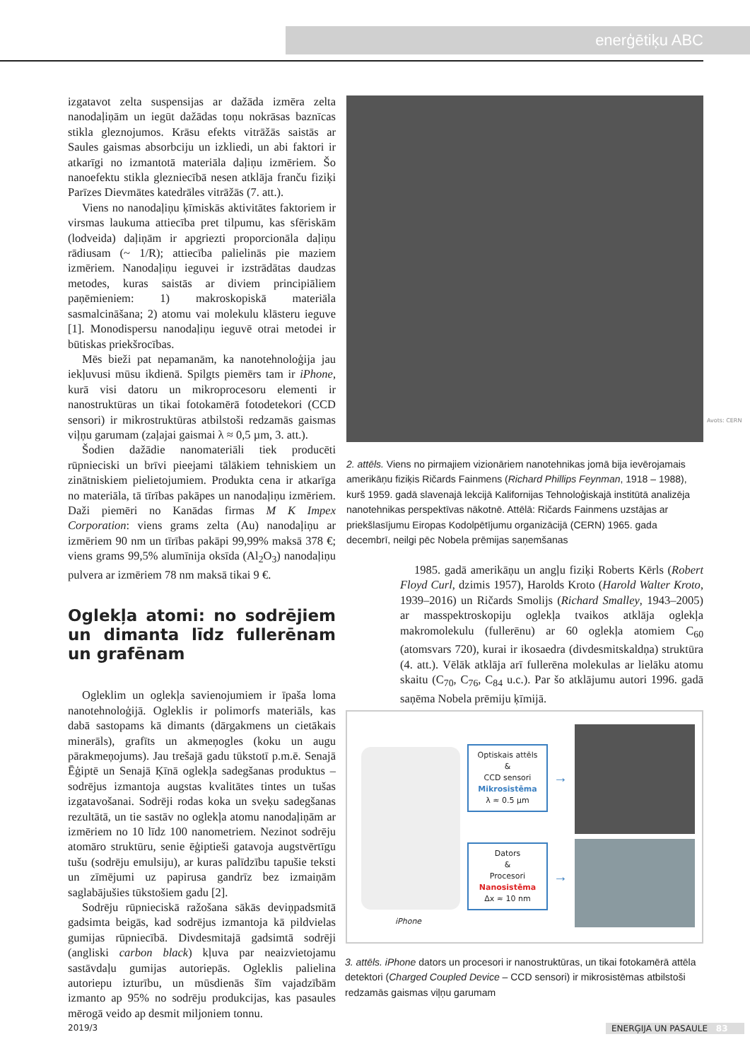enerģētiķu ABC
izgatavot zelta suspensijas ar dažāda izmēra zelta nanodaļiņām un iegūt dažādas toņu nokrāsas baznīcas stikla gleznojumos. Krāsu efekts vitrāžās saistās ar Saules gaismas absorbciju un izkliedi, un abi faktori ir atkarīgi no izmantotā materiāla daļiņu izmēriem. Šo nanoefektu stikla glezniecībā nesen atklāja franču fiziķi Parīzes Dievmātes katedrāles vitrāžās (7. att.).
Viens no nanodaļiņu ķīmiskās aktivitātes faktoriem ir virsmas laukuma attiecība pret tilpumu, kas sfēriskām (lodveida) daļiņām ir apgriezti proporcionāla daļiņu rādiusam (~ 1/R); attiecība palielinās pie maziem izmēriem. Nanodaļiņu ieguvei ir izstrādātas daudzas metodes, kuras saistās ar diviem principiāliem paņēmieniem: 1) makroskopiskā materiāla sasmalcināšana; 2) atomu vai molekulu klāsteru ieguve [1]. Monodispersu nanodaļiņu ieguvē otrai metodei ir būtiskas priekšrocības.
Mēs bieži pat nepamanām, ka nanotehnoloģija jau iekļuvusi mūsu ikdienā. Spilgts piemērs tam ir iPhone, kurā visi datoru un mikroprocesoru elementi ir nanostruktūras un tikai fotokamērā fotodetekori (CCD sensori) ir mikrostruktūras atbilstoši redzamās gaismas viļņu garumam (zaļajai gaismai λ ≈ 0,5 µm, 3. att.).
Šodien dažādie nanomateriāli tiek producēti rūpnieciski un brīvi pieejami tālākiem tehniskiem un zinātniskiem pielietojumiem. Produkta cena ir atkarīga no materiāla, tā tīrības pakāpes un nanodaļiņu izmēriem. Daži piemēri no Kanādas firmas M K Impex Corporation: viens grams zelta (Au) nanodaļiņu ar izmēriem 90 nm un tīrības pakāpi 99,99% maksā 378 €; viens grams 99,5% alumīnija oksīda (Al<sub>2</sub>O<sub>3</sub>) nanodaļiņu pulvera ar izmēriem 78 nm maksā tikai 9 €.
Oglekļa atomi: no sodrējiem un dimanta līdz fullerēnam un grafēnam
Ogleklim un oglekļa savienojumiem ir īpaša loma nanotehnoloģijā. Ogleklis ir polimorfs materiāls, kas dabā sastopams kā dimants (dārgakmens un cietākais minerāls), grafīts un akmeņogles (koku un augu pārakmeņojums). Jau trešajā gadu tūkstotī p.m.ē. Senajā Ēģiptē un Senajā Ķīnā oglekļa sadegšanas produktus – sodrējus izmantoja augstas kvalitātes tintes un tušas izgatavošanai. Sodrēji rodas koka un sveķu sadegšanas rezultātā, un tie sastāv no oglekļa atomu nanodaļiņām ar izmēriem no 10 līdz 100 nanometriem. Nezinot sodrēju atomāro struktūru, senie ēģiptieši gatavoja augstvērtīgu tušu (sodrēju emulsiju), ar kuras palīdzību tapušie teksti un zīmējumi uz papirusa gandrīz bez izmaiņām saglabājušies tūkstošiem gadu [2].
Sodrēju rūpnieciskā ražošana sākās deviņpadsmitā gadsimta beigās, kad sodrējus izmantoja kā pildvielas gumijas rūpniecībā. Divdesmitajā gadsimtā sodrēji (angliski carbon black) kļuva par neaizvietojamu sastāvdaļu gumijas autoriepās. Ogleklis palielina autoriepu izturību, un mūsdienās šīm vajadzībām izmanto ap 95% no sodrēju produkcijas, kas pasaules mērogā veido ap desmit miljoniem tonnu.
Avots: CERN
2. attēls. Viens no pirmajiem vizionāriem nanotehnikas jomā bija ievērojamais amerikāņu fiziķis Ričards Fainmens (Richard Phillips Feynman, 1918 – 1988), kurš 1959. gadā slavenajā lekcijā Kalifornijas Tehnoloģiskajā institūtā analizēja nanotehnikas perspektīvas nākotnē. Attēlā: Ričards Fainmens uzstājas ar priekšlasījumu Eiropas Kodolpētījumu organizācijā (CERN) 1965. gada decembrī, neilgi pēc Nobela prēmijas saņemšanas
1985. gadā amerikāņu un angļu fiziķi Roberts Kērls (Robert Floyd Curl, dzimis 1957), Harolds Kroto (Harold Walter Kroto, 1939–2016) un Ričards Smolijs (Richard Smalley, 1943–2005) ar masspektroskopiju oglekļa tvaikos atklāja oglekļa makromolekulu (fullerēnu) ar 60 oglekļa atomiem C<sub>60</sub> (atomsvars 720), kurai ir ikosaedra (divdesmitskaldņa) struktūra (4. att.). Vēlāk atklāja arī fullerēna molekulas ar lielāku atomu skaitu (C<sub>70</sub>, C<sub>76</sub>, C<sub>84</sub> u.c.). Par šo atklājumu autori 1996. gadā saņēma Nobela prēmiju ķīmijā.
iPhone
Optiskais attēls
&
CCD sensori
Mikrosistēma
λ ≈ 0.5 µm
Dators
&
Procesori
Nanosistēma
Δx ≈ 10 nm
→
→
3. attēls. iPhone dators un procesori ir nanostruktūras, un tikai fotokamērā attēla detektori (Charged Coupled Device – CCD sensori) ir mikrosistēmas atbilstoši redzamās gaismas viļņu garumam
2019/3 ENERĢIJA UN PASAULE 83